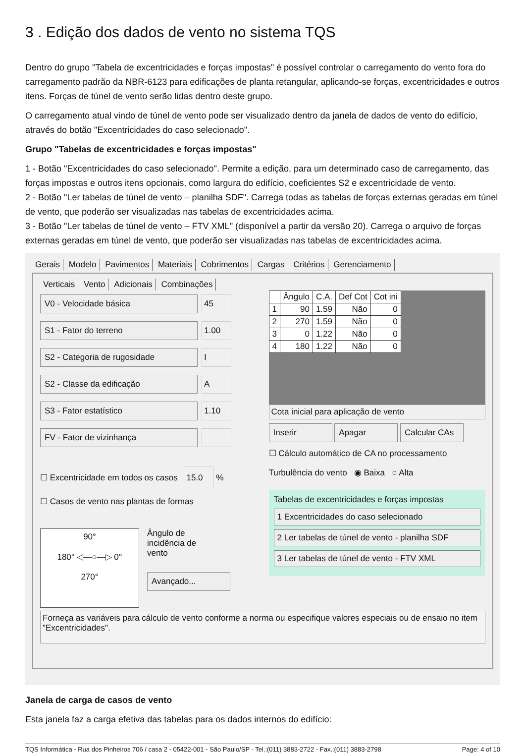3 . Edição dos dados de vento no sistema TQS
Dentro do grupo "Tabela de excentricidades e forças impostas" é possível controlar o carregamento do vento fora do carregamento padrão da NBR-6123 para edificações de planta retangular, aplicando-se forças, excentricidades e outros itens. Forças de túnel de vento serão lidas dentro deste grupo.
O carregamento atual vindo de túnel de vento pode ser visualizado dentro da janela de dados de vento do edifício, através do botão "Excentricidades do caso selecionado".
Grupo "Tabelas de excentricidades e forças impostas"
1 - Botão "Excentricidades do caso selecionado". Permite a edição, para um determinado caso de carregamento, das forças impostas e outros itens opcionais, como largura do edifício, coeficientes S2 e excentricidade de vento.
2 - Botão "Ler tabelas de túnel de vento – planilha SDF". Carrega todas as tabelas de forças externas geradas em túnel de vento, que poderão ser visualizadas nas tabelas de excentricidades acima.
3 - Botão "Ler tabelas de túnel de vento – FTV XML" (disponível a partir da versão 20). Carrega o arquivo de forças externas geradas em túnel de vento, que poderão ser visualizadas nas tabelas de excentricidades acima.
Gerais Modelo Pavimentos Materiais Cobrimentos Cargas Critérios Gerenciamento
Verticais Vento Adicionais Combinações
V0 - Velocidade básica 45
S1 - Fator do terreno 1.00
S2 - Categoria de rugosidade I
S2 - Classe da edificação A
S3 - Fator estatístico 1.10
FV - Fator de vizinhança
☐ Excentricidade em todos os casos 15.0 %
☐ Casos de vento nas plantas de formas
90°
180° ◁—○—▷ 0°
270°
Ângulo de
incidência de
vento
Avançado...
| | Ângulo | C.A. | Def Cot | Cot ini |
| --- | --- | --- | --- | --- |
| 1 | 90 | 1.59 | Não | 0 |
| 2 | 270 | 1.59 | Não | 0 |
| 3 | 0 | 1.22 | Não | 0 |
| 4 | 180 | 1.22 | Não | 0 |
Cota inicial para aplicação de vento
Inserir Apagar Calcular CAs
☐ Cálculo automático de CA no processamento
Turbulência do vento ◉ Baixa ○ Alta
Tabelas de excentricidades e forças impostas
1 Excentricidades do caso selecionado
2 Ler tabelas de túnel de vento - planilha SDF
3 Ler tabelas de túnel de vento - FTV XML
Forneça as variáveis para cálculo de vento conforme a norma ou especifique valores especiais ou de ensaio no item "Excentricidades".
Janela de carga de casos de vento
Esta janela faz a carga efetiva das tabelas para os dados internos do edifício:
TQS Informática - Rua dos Pinheiros 706 / casa 2 - 05422-001 - São Paulo/SP - Tel.:(011) 3883-2722 - Fax.:(011) 3883-2798 Page: 4 of 10